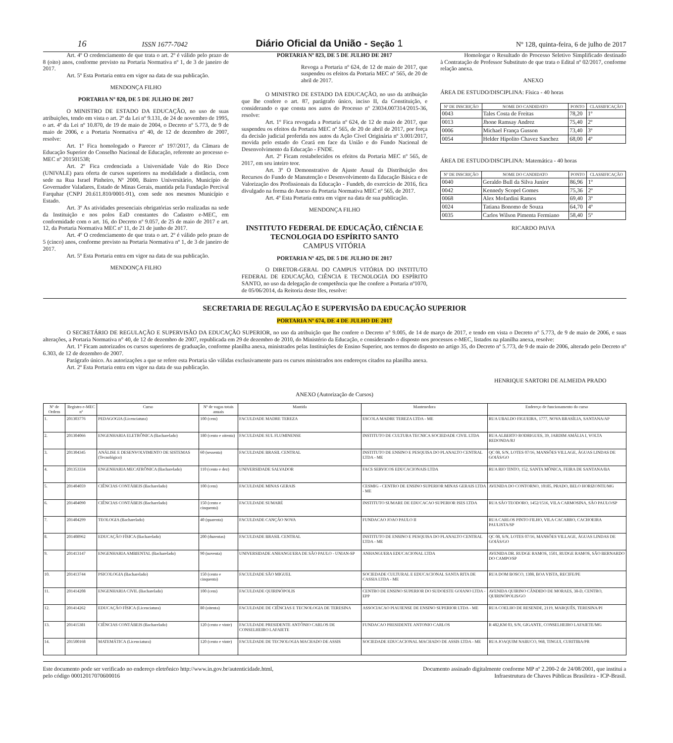16 ISSN 1677-7042 Diário Oficial da União - Seção 1 Nº 128, quinta-feira, 6 de julho de 2017
Art. 4º O credenciamento de que trata o art. 2º é válido pelo prazo de 8 (oito) anos, conforme previsto na Portaria Normativa nº 1, de 3 de janeiro de 2017.
Art. 5º Esta Portaria entra em vigor na data de sua publicação.
MENDONÇA FILHO
PORTARIA Nº 820, DE 5 DE JULHO DE 2017
O MINISTRO DE ESTADO DA EDUCAÇÃO, no uso de suas atribuições, tendo em vista o art. 2º da Lei nº 9.131, de 24 de novembro de 1995, o art. 4º da Lei nº 10.870, de 19 de maio de 2004, o Decreto nº 5.773, de 9 de maio de 2006, e a Portaria Normativa nº 40, de 12 de dezembro de 2007, resolve:
Art. 1º Fica homologado o Parecer nº 197/2017, da Câmara de Educação Superior do Conselho Nacional de Educação, referente ao processo e-MEC nº 201501538;
Art. 2º Fica credenciada a Universidade Vale do Rio Doce (UNIVALE) para oferta de cursos superiores na modalidade a distância, com sede na Rua Israel Pinheiro, Nº 2000, Bairro Universitário, Município de Governador Valadares, Estado de Minas Gerais, mantida pela Fundação Percival Farquhar (CNPJ 20.611.810/0001-91), com sede nos mesmos Município e Estado.
Art. 3º As atividades presenciais obrigatórias serão realizadas na sede da Instituição e nos polos EaD constantes do Cadastro e-MEC, em conformidade com o art. 16, do Decreto nº 9.057, de 25 de maio de 2017 e art. 12, da Portaria Normativa MEC nº 11, de 21 de junho de 2017.
Art. 4º O credenciamento de que trata o art. 2º é válido pelo prazo de 5 (cinco) anos, conforme previsto na Portaria Normativa nº 1, de 3 de janeiro de 2017.
Art. 5º Esta Portaria entra em vigor na data de sua publicação.
MENDONÇA FILHO
PORTARIA Nº 823, DE 5 DE JULHO DE 2017
Revoga a Portaria nº 624, de 12 de maio de 2017, que suspendeu os efeitos da Portaria MEC nº 565, de 20 de abril de 2017.
O MINISTRO DE ESTADO DA EDUCAÇÃO, no uso da atribuição que lhe confere o art. 87, parágrafo único, inciso II, da Constituição, e considerando o que consta nos autos do Processo nº 23034.007314/2015-36, resolve:
Art. 1º Fica revogada a Portaria nº 624, de 12 de maio de 2017, que suspendeu os efeitos da Portaria MEC nº 565, de 20 de abril de 2017, por força da decisão judicial proferida nos autos da Ação Cível Originária nº 3.001/2017, movida pelo estado do Ceará em face da União e do Fundo Nacional de Desenvolvimento da Educação - FNDE.
Art. 2º Ficam restabelecidos os efeitos da Portaria MEC nº 565, de 2017, em seu inteiro teor.
Art. 3º O Demonstrativo de Ajuste Anual da Distribuição dos Recursos do Fundo de Manutenção e Desenvolvimento da Educação Básica e de Valorização dos Profissionais da Educação - Fundeb, do exercício de 2016, fica divulgado na forma do Anexo da Portaria Normativa MEC nº 565, de 2017.
Art. 4º Esta Portaria entra em vigor na data de sua publicação.
MENDONÇA FILHO
INSTITUTO FEDERAL DE EDUCAÇÃO, CIÊNCIA E TECNOLOGIA DO ESPÍRITO SANTO
CAMPUS VITÓRIA
PORTARIA Nº 425, DE 5 DE JULHO DE 2017
O DIRETOR-GERAL DO CAMPUS VITÓRIA DO INSTITUTO FEDERAL DE EDUCAÇÃO, CIÊNCIA E TECNOLOGIA DO ESPÍRITO SANTO, no uso da delegação de competência que lhe confere a Portaria nº1070, de 05/06/2014, da Reitoria deste Ifes, resolve:
Homologar o Resultado do Processo Seletivo Simplificado destinado à Contratação de Professor Substituto de que trata o Edital nº 02/2017, conforme relação anexa.
ANEXO
ÁREA DE ESTUDO/DISCIPLINA: Física - 40 horas
| Nº DE INSCRIÇÃO | NOME DO CANDIDATO | PONTO | CLASSIFICAÇÃO |
| --- | --- | --- | --- |
| 0043 | Tales Costa de Freitas | 78,20 | 1º |
| 0013 | Jhone Ramsay Andrez | 75,40 | 2º |
| 0006 | Michael França Gusson | 73,40 | 3º |
| 0054 | Helder Hipolito Chavez Sanchez | 68,00 | 4º |
ÁREA DE ESTUDO/DISCIPLINA: Matemática - 40 horas
| Nº DE INSCRIÇÃO | NOME DO CANDIDATO | PONTO | CLASSIFICAÇÃO |
| --- | --- | --- | --- |
| 0040 | Geraldo Bull da Silva Junior | 86,96 | 1º |
| 0042 | Kennedy Scopel Gomes | 75,36 | 2º |
| 0068 | Alex Mofardini Ramos | 69,40 | 3º |
| 0024 | Tatiana Bonomo de Souza | 64,70 | 4º |
| 0035 | Carlos Wilson Pimenta Fermiano | 58,40 | 5º |
RICARDO PAIVA
SECRETARIA DE REGULAÇÃO E SUPERVISÃO DA EDUCAÇÃO SUPERIOR
PORTARIA Nº 674, DE 4 DE JULHO DE 2017
O SECRETÁRIO DE REGULAÇÃO E SUPERVISÃO DA EDUCAÇÃO SUPERIOR, no uso da atribuição que lhe confere o Decreto n° 9.005, de 14 de março de 2017, e tendo em vista o Decreto n° 5.773, de 9 de maio de 2006, e suas alterações, a Portaria Normativa n° 40, de 12 de dezembro de 2007, republicada em 29 de dezembro de 2010, do Ministério da Educação, e considerando o disposto nos processos e-MEC, listados na planilha anexa, resolve:
Art. 1º Ficam autorizados os cursos superiores de graduação, conforme planilha anexa, ministrados pelas Instituições de Ensino Superior, nos termos do disposto no artigo 35, do Decreto nº 5.773, de 9 de maio de 2006, alterado pelo Decreto nº 6.303, de 12 de dezembro de 2007.
Parágrafo único. As autorizações a que se refere esta Portaria são válidas exclusivamente para os cursos ministrados nos endereços citados na planilha anexa.
Art. 2º Esta Portaria entra em vigor na data de sua publicação.
HENRIQUE SARTORI DE ALMEIDA PRADO
ANEXO (Autorização de Cursos)
| Nº de Ordem | Registro e-MEC nº | Curso | Nº de vagas totais anuais | Mantida | Mantenedora | Endereço de funcionamento do curso |
| --- | --- | --- | --- | --- | --- | --- |
| 1. | 201303776 | PEDAGOGIA (Licenciatura) | 100 (cem) | FACULDADE MADRE TEREZA | ESCOLA MADRE TEREZA LTDA - ME | RUA UBALDO FIGUEIRA, 1777, NOVA BRASÍLIA, SANTANA/AP |
| 2. | 201304066 | ENGENHARIA ELETRÔNICA (Bacharelado) | 180 (cento e oitenta) | FACULDADE SUL FLUMINENSE | INSTITUTO DE CULTURA TECNICA SOCIEDADE CIVIL LTDA | RUA ALBERTO RODRIGUES, 39, JARDIM AMÁLIA I, VOLTA REDONDA/RJ |
| 3. | 201304345 | ANÁLISE E DESENVOLVIMENTO DE SISTEMAS (Tecnológico) | 60 (sessenta) | FACULDADE BRASIL CENTRAL | INSTITUTO DE ENSINO E PESQUISA DO PLANALTO CENTRAL LTDA - ME | QC 08, S/N, LOTES 07/16, MANSÕES VILLAGE, ÁGUAS LINDAS DE GOIÁS/GO |
| 4. | 201353334 | ENGENHARIA MECATRÔNICA (Bacharelado) | 110 (cento e dez) | UNIVERSIDADE SALVADOR | FACS SERVICOS EDUCACIONAIS LTDA | RUA RIO TINTO, 152, SANTA MÔNICA, FEIRA DE SANTANA/BA |
| 5. | 201404059 | CIÊNCIAS CONTÁBEIS (Bacharelado) | 100 (cem) | FACULDADE MINAS GERAIS | CESMIG - CENTRO DE ENSINO SUPERIOR MINAS GERAIS LTDA - ME | AVENIDA DO CONTORNO, 10185, PRADO, BELO HORIZONTE/MG |
| 6. | 201404090 | CIÊNCIAS CONTÁBEIS (Bacharelado) | 150 (cento e cinquenta) | FACULDADE SUMARÉ | INSTITUTO SUMARE DE EDUCACAO SUPERIOR ISES LTDA | RUA SÃO TEODORO, 1452/1516, VILA CARMOSINA, SÃO PAULO/SP |
| 7. | 201404299 | TEOLOGIA (Bacharelado) | 40 (quarenta) | FACULDADE CANÇÃO NOVA | FUNDACAO JOAO PAULO II | RUA CARLOS PINTO FILHO, VILA CACARRO, CACHOEIRA PAULISTA/SP |
| 8. | 201408962 | EDUCAÇÃO FÍSICA (Bacharelado) | 200 (duzentas) | FACULDADE BRASIL CENTRAL | INSTITUTO DE ENSINO E PESQUISA DO PLANALTO CENTRAL LTDA - ME | QC 08, S/N, LOTES 07/16, MANSÕES VILLAGE, ÁGUAS LINDAS DE GOIÁS/GO |
| 9. | 201413147 | ENGENHARIA AMBIENTAL (Bacharelado) | 90 (noventa) | UNIVERSIDADE ANHANGUERA DE SÃO PAULO - UNIAN-SP | ANHANGUERA EDUCACIONAL LTDA | AVENIDA DR. RUDGE RAMOS, 1501, RUDGE RAMOS, SÃO BERNARDO DO CAMPO/SP |
| 10. | 201413744 | PSICOLOGIA (Bacharelado) | 150 (cento e cinquenta) | FACULDADE SÃO MIGUEL | SOCIEDADE CULTURAL E EDUCACIONAL SANTA RITA DE CASSIA LTDA - ME | RUA DOM BOSCO, 1308, BOA VISTA, RECIFE/PE |
| 11. | 201414208 | ENGENHARIA CIVIL (Bacharelado) | 100 (cem) | FACULDADE QUIRINÓPOLIS | CENTRO DE ENSINO SUPERIOR DO SUDOESTE GOIANO LTDA - EPP | AVENIDA QUIRINO CÂNDIDO DE MORAES, 38-D, CENTRO, QUIRINÓPOLIS/GO |
| 12. | 201414262 | EDUCAÇÃO FÍSICA (Licenciatura) | 80 (oitenta) | FACULDADE DE CIÊNCIAS E TECNOLOGIA DE TERESINA | ASSOCIACAO PIAUIENSE DE ENSINO SUPERIOR LTDA - ME | RUA COELHO DE RESENDE, 2119, MARQUÊS, TERESINA/PI |
| 13. | 201415381 | CIÊNCIAS CONTÁBEIS (Bacharelado) | 120 (cento e vinte) | FACULDADE PRESIDENTE ANTÔNIO CARLOS DE CONSELHEIRO LAFAIETE | FUNDACAO PRESIDENTE ANTONIO CARLOS | R 482,KM 03, S/N, GIGANTE, CONSELHEIRO LAFAIETE/MG |
| 14. | 201500168 | MATEMÁTICA (Licenciatura) | 120 (cento e vinte) | FACULDADE DE TECNOLOGIA MACHADO DE ASSIS | SOCIEDADE EDUCACIONAL MACHADO DE ASSIS LTDA - ME | RUA JOAQUIM NABUCO, 968, TINGUI, CURITIBA/PR |
Este documento pode ser verificado no endereço eletrônico http://www.in.gov.br/autenticidade.html,
pelo código 00012017070600016
Documento assinado digitalmente conforme MP nº 2.200-2 de 24/08/2001, que institui a
Infraestrutura de Chaves Públicas Brasileira - ICP-Brasil.